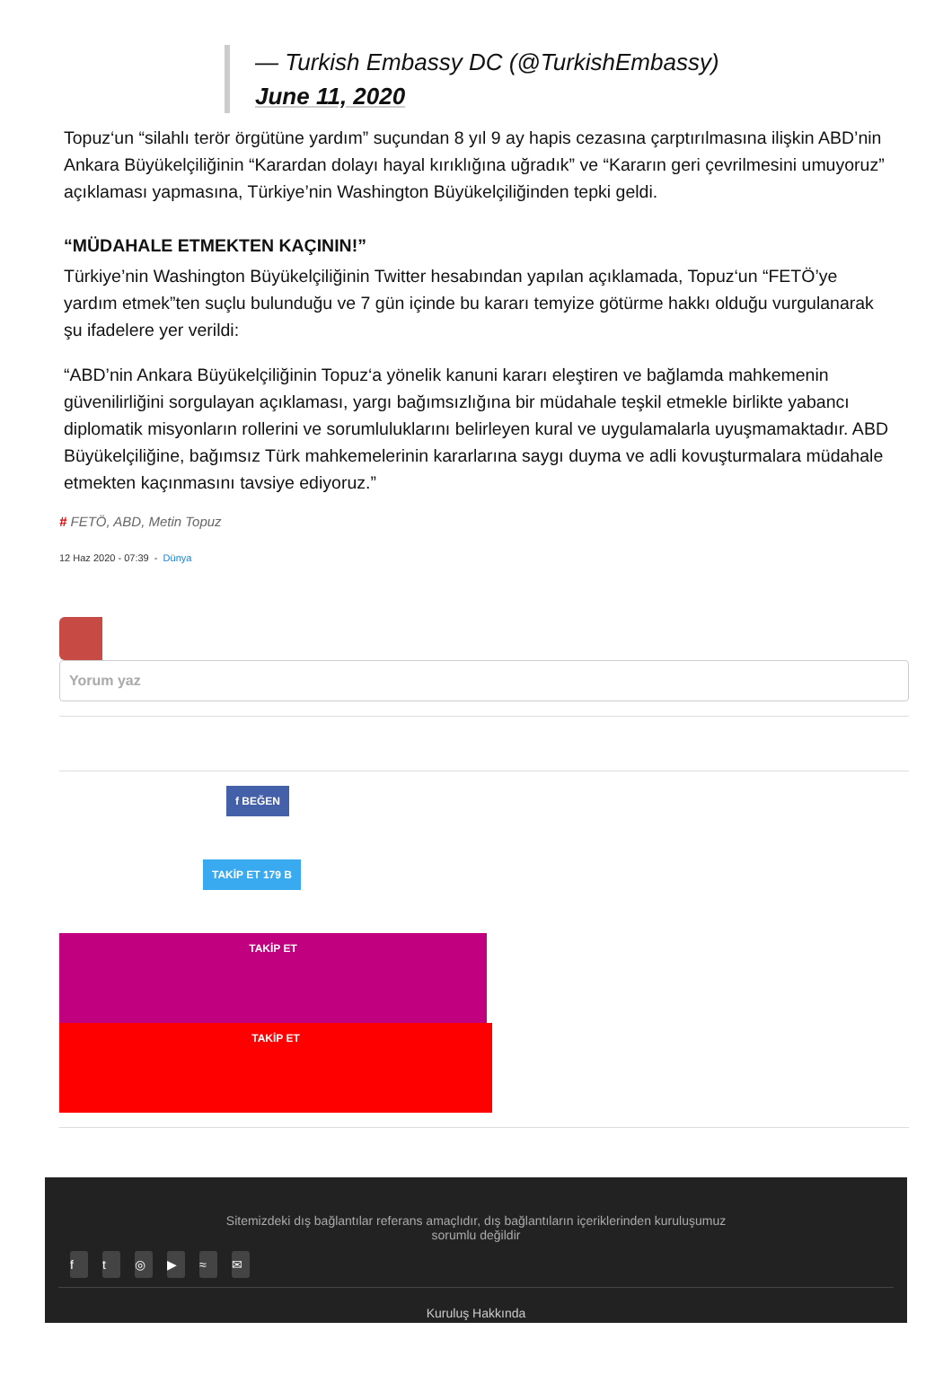— Turkish Embassy DC (@TurkishEmbassy)
June 11, 2020
Topuz‘un “silahlı terör örgütüne yardım” suçundan 8 yıl 9 ay hapis cezasına çarptırılmasına ilişkin ABD’nin Ankara Büyükelçiliğinin “Karardan dolayı hayal kırıklığına uğradık” ve “Kararın geri çevrilmesini umuyoruz” açıklaması yapmasına, Türkiye’nin Washington Büyükelçiliğinden tepki geldi.
“MÜDAHALE ETMEKTEN KAÇININ!”
Türkiye’nin Washington Büyükelçiliğinin Twitter hesabından yapılan açıklamada, Topuz‘un “FETÖ’ye yardım etmek”ten suçlu bulunduğu ve 7 gün içinde bu kararı temyize götürme hakkı olduğu vurgulanarak şu ifadelere yer verildi:
“ABD’nin Ankara Büyükelçiliğinin Topuz‘a yönelik kanuni kararı eleştiren ve bağlamda mahkemenin güvenilirliğini sorgulayan açıklaması, yargı bağımsızlığına bir müdahale teşkil etmekle birlikte yabancı diplomatik misyonların rollerini ve sorumluluklarını belirleyen kural ve uygulamalarla uyuşmamaktadır. ABD Büyükelçiliğine, bağımsız Türk mahkemelerinin kararlarına saygı duyma ve adli kovuşturmalara müdahale etmekten kaçınmasını tavsiye ediyoruz.”
# FETÖ, ABD, Metin Topuz
12 Haz 2020 - 07:39 - Dünya
Yorum yaz
f BEĞEN
TAKİP ET 179 B
TAKİP ET
TAKİP ET
Sitemizdeki dış bağlantılar referans amaçlıdır, dış bağlantıların içeriklerinden kuruluşumuz
sorumlu değildir
ft ◎ ▶ ≈ ✉
Kuruluş Hakkında